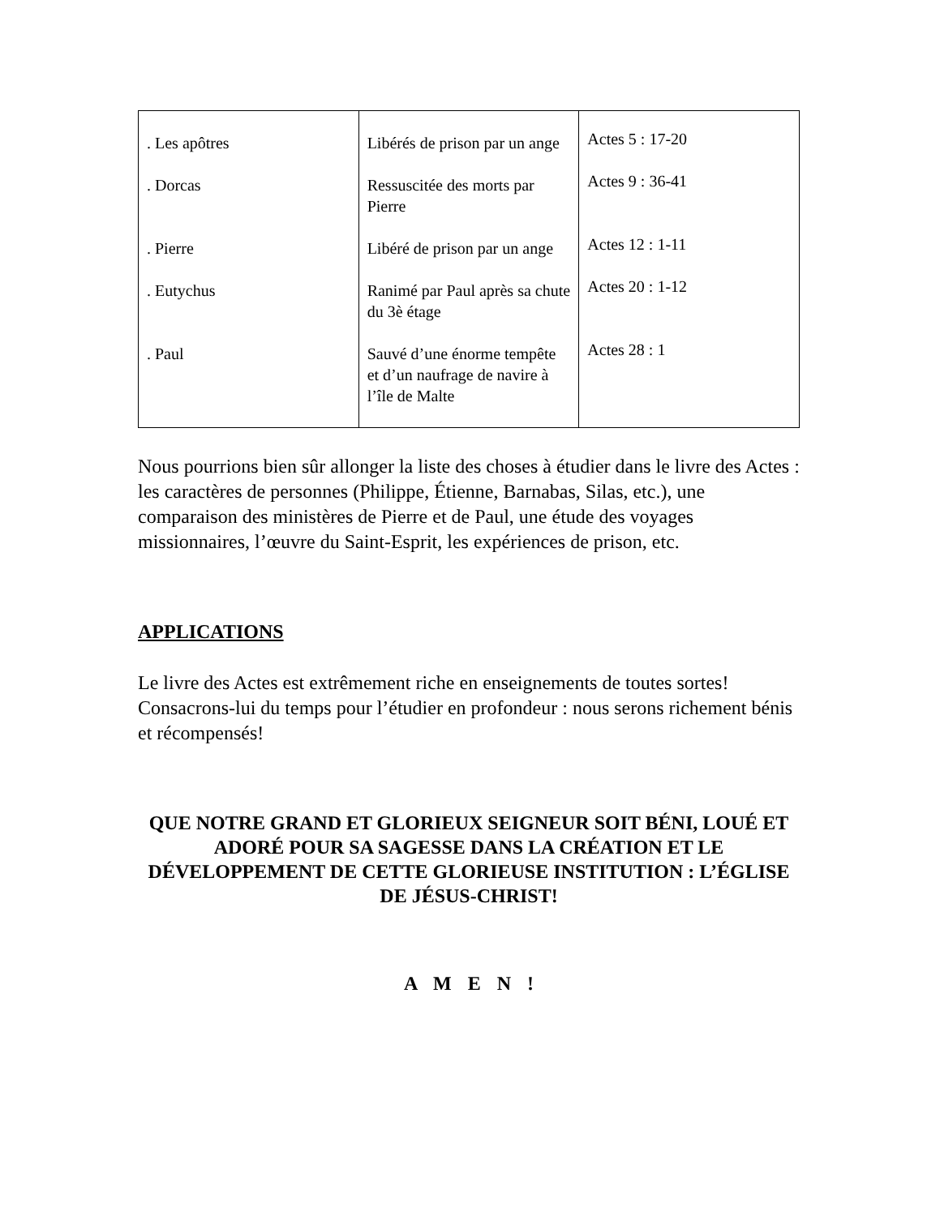| . Les apôtres | Libérés de prison par un ange | Actes 5 : 17-20 |
| . Dorcas | Ressuscitée des morts par Pierre | Actes 9 : 36-41 |
| . Pierre | Libéré de prison par un ange | Actes 12 : 1-11 |
| . Eutychus | Ranimé par Paul après sa chute du 3è étage | Actes 20 : 1-12 |
| . Paul | Sauvé d’une énorme tempête et d’un naufrage de navire à l’île de Malte | Actes 28 : 1 |
Nous pourrions bien sûr allonger la liste des choses à étudier dans le livre des Actes : les caractères de personnes (Philippe, Étienne, Barnabas, Silas, etc.), une comparaison des ministères de Pierre et de Paul, une étude des voyages missionnaires, l’œuvre du Saint-Esprit, les expériences de prison, etc.
APPLICATIONS
Le livre des Actes est extrêmement riche en enseignements de toutes sortes! Consacrons-lui du temps pour l’étudier en profondeur : nous serons richement bénis et récompensés!
QUE NOTRE GRAND ET GLORIEUX SEIGNEUR SOIT BÉNI, LOUÉ ET ADORÉ POUR SA SAGESSE DANS LA CRÉATION ET LE DÉVELOPPEMENT DE CETTE GLORIEUSE INSTITUTION : L’ÉGLISE DE JÉSUS-CHRIST!
A M E N !